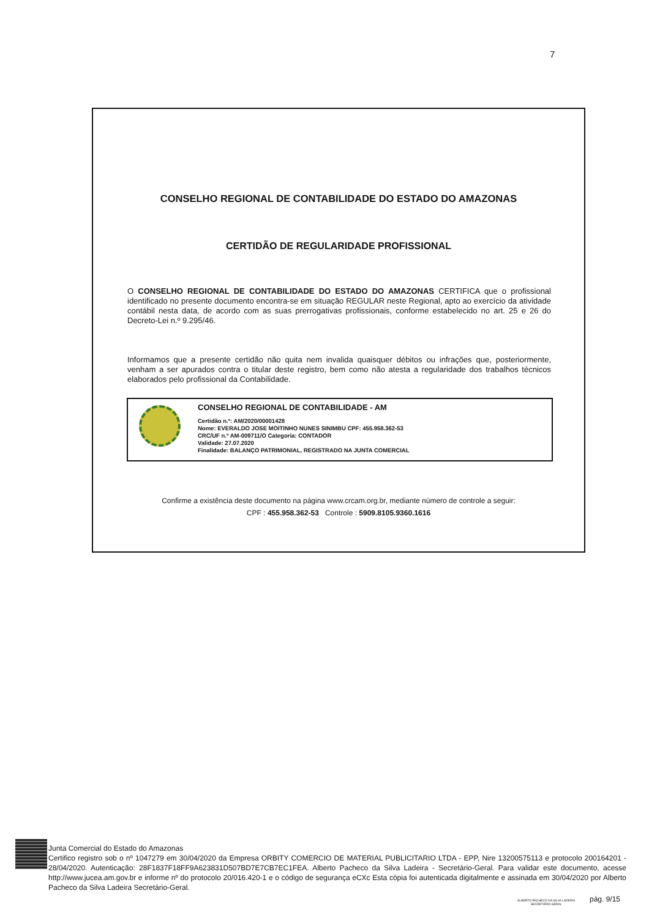7
CONSELHO REGIONAL DE CONTABILIDADE DO ESTADO DO AMAZONAS
CERTIDÃO DE REGULARIDADE PROFISSIONAL
O CONSELHO REGIONAL DE CONTABILIDADE DO ESTADO DO AMAZONAS CERTIFICA que o profissional identificado no presente documento encontra-se em situação REGULAR neste Regional, apto ao exercício da atividade contábil nesta data, de acordo com as suas prerrogativas profissionais, conforme estabelecido no art. 25 e 26 do Decreto-Lei n.º 9.295/46.
Informamos que a presente certidão não quita nem invalida quaisquer débitos ou infrações que, posteriormente, venham a ser apurados contra o titular deste registro, bem como não atesta a regularidade dos trabalhos técnicos elaborados pelo profissional da Contabilidade.
CONSELHO REGIONAL DE CONTABILIDADE - AM
Certidão n.º: AM/2020/00001428
Nome: EVERALDO JOSE MOITINHO NUNES SINIMBU CPF: 455.958.362-53
CRC/UF n.º AM-009711/O Categoria: CONTADOR
Validade: 27.07.2020
Finalidade: BALANÇO PATRIMONIAL, REGISTRADO NA JUNTA COMERCIAL
Confirme a existência deste documento na página www.crcam.org.br, mediante número de controle a seguir:
CPF : 455.958.362-53 Controle : 5909.8105.9360.1616
Junta Comercial do Estado do Amazonas
Certifico registro sob o nº 1047279 em 30/04/2020 da Empresa ORBITY COMERCIO DE MATERIAL PUBLICITARIO LTDA - EPP, Nire 13200575113 e protocolo 200164201 - 28/04/2020. Autenticação: 28F1837F18FF9A623831D507BD7E7CB7EC1FEA. Alberto Pacheco da Silva Ladeira - Secretário-Geral. Para validar este documento, acesse http://www.jucea.am.gov.br e informe nº do protocolo 20/016.420-1 e o código de segurança eCXc Esta cópia foi autenticada digitalmente e assinada em 30/04/2020 por Alberto Pacheco da Silva Ladeira Secretário-Geral.
ALBERTO PACHECO DA SILVA LADEIRA
SECRETÁRIO GERAL
pág. 9/15